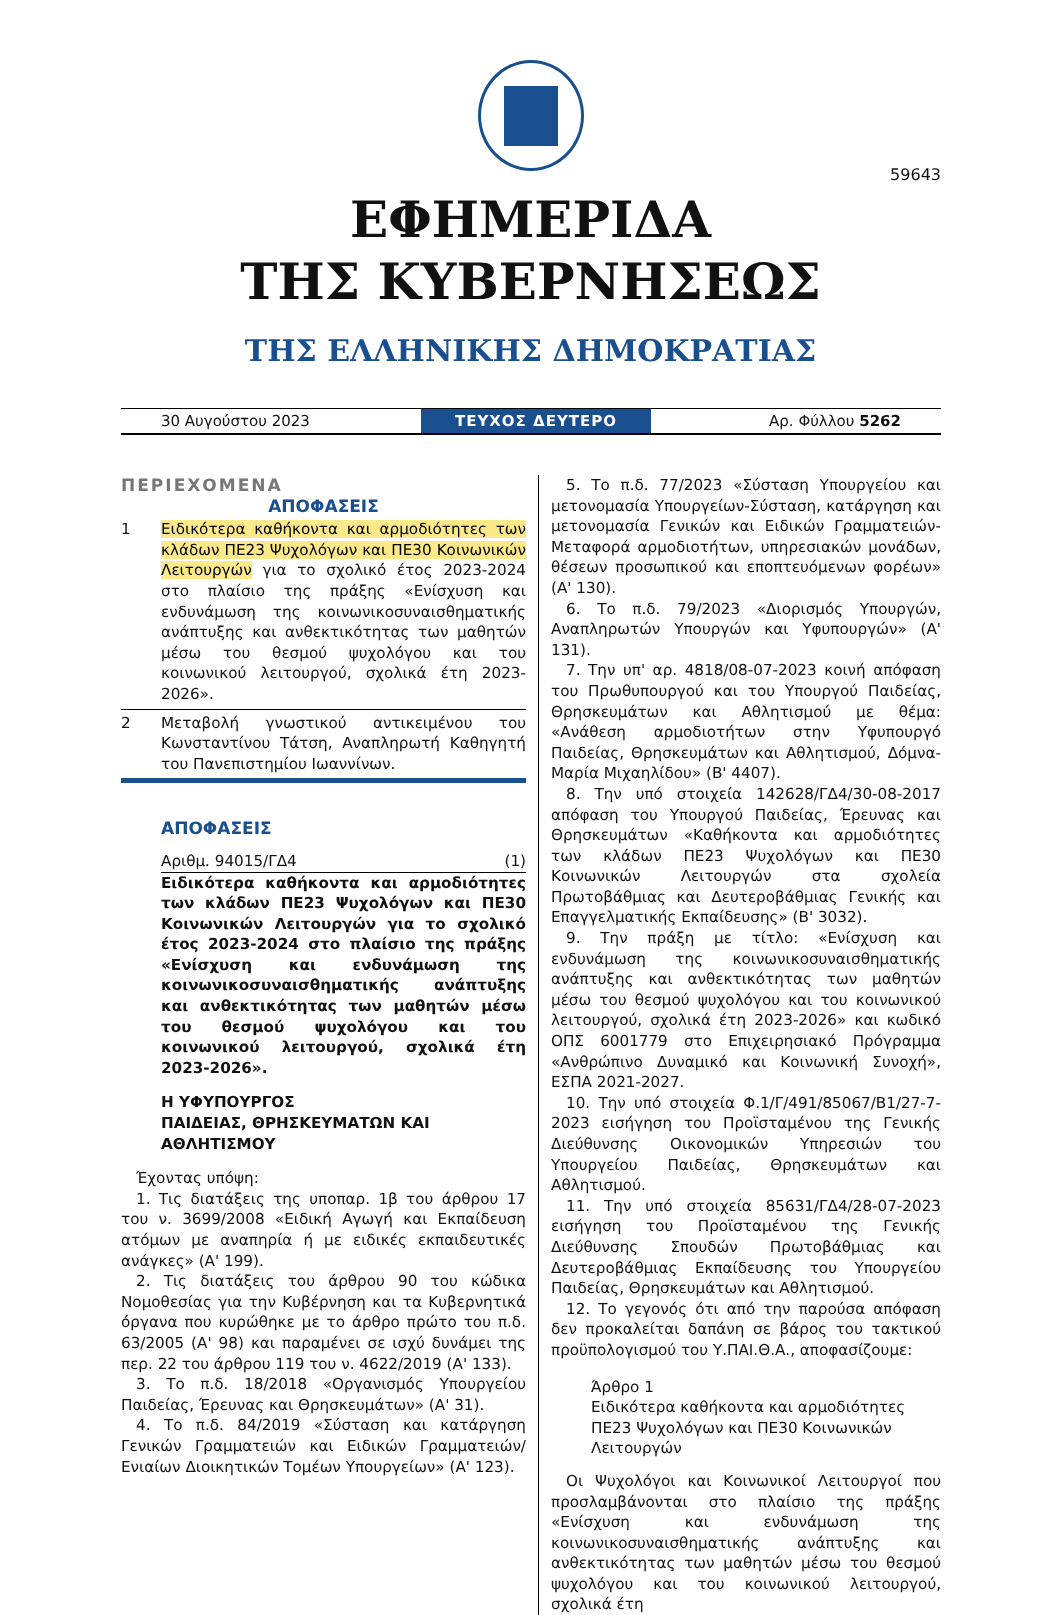59643
ΕΦΗΜΕΡΙΔΑ
ΤΗΣ ΚΥΒΕΡΝΗΣΕΩΣ
ΤΗΣ ΕΛΛΗΝΙΚΗΣ ΔΗΜΟΚΡΑΤΙΑΣ
30 Αυγούστου 2023
ΤΕΥΧΟΣ ΔΕΥΤΕΡΟ
Αρ. Φύλλου 5262
ΠΕΡΙΕΧΟΜΕΝΑ
ΑΠΟΦΑΣΕΙΣ
1 Ειδικότερα καθήκοντα και αρμοδιότητες των κλάδων ΠΕ23 Ψυχολόγων και ΠΕ30 Κοινωνικών Λειτουργών για το σχολικό έτος 2023-2024 στο πλαίσιο της πράξης «Ενίσχυση και ενδυνάμωση της κοινωνικοσυναισθηματικής ανάπτυξης και ανθεκτικότητας των μαθητών μέσω του θεσμού ψυχολόγου και του κοινωνικού λειτουργού, σχολικά έτη 2023-2026».
2 Μεταβολή γνωστικού αντικειμένου του Κωνσταντίνου Τάτση, Αναπληρωτή Καθηγητή του Πανεπιστημίου Ιωαννίνων.
ΑΠΟΦΑΣΕΙΣ
Αριθμ. 94015/ΓΔ4 (1)
Ειδικότερα καθήκοντα και αρμοδιότητες των κλάδων ΠΕ23 Ψυχολόγων και ΠΕ30 Κοινωνικών Λειτουργών για το σχολικό έτος 2023-2024 στο πλαίσιο της πράξης «Ενίσχυση και ενδυνάμωση της κοινωνικοσυναισθηματικής ανάπτυξης και ανθεκτικότητας των μαθητών μέσω του θεσμού ψυχολόγου και του κοινωνικού λειτουργού, σχολικά έτη 2023-2026».
Η ΥΦΥΠΟΥΡΓΟΣ
ΠΑΙΔΕΙΑΣ, ΘΡΗΣΚΕΥΜΑΤΩΝ ΚΑΙ ΑΘΛΗΤΙΣΜΟΥ
Έχοντας υπόψη:
1. Τις διατάξεις της υποπαρ. 1β του άρθρου 17 του ν. 3699/2008 «Ειδική Αγωγή και Εκπαίδευση ατόμων με αναπηρία ή με ειδικές εκπαιδευτικές ανάγκες» (Α' 199).
2. Τις διατάξεις του άρθρου 90 του κώδικα Νομοθεσίας για την Κυβέρνηση και τα Κυβερνητικά όργανα που κυρώθηκε με το άρθρο πρώτο του π.δ. 63/2005 (Α' 98) και παραμένει σε ισχύ δυνάμει της περ. 22 του άρθρου 119 του ν. 4622/2019 (Α' 133).
3. Το π.δ. 18/2018 «Οργανισμός Υπουργείου Παιδείας, Έρευνας και Θρησκευμάτων» (Α' 31).
4. Το π.δ. 84/2019 «Σύσταση και κατάργηση Γενικών Γραμματειών και Ειδικών Γραμματειών/Ενιαίων Διοικητικών Τομέων Υπουργείων» (Α' 123).
5. Το π.δ. 77/2023 «Σύσταση Υπουργείου και μετονομασία Υπουργείων-Σύσταση, κατάργηση και μετονομασία Γενικών και Ειδικών Γραμματειών-Μεταφορά αρμοδιοτήτων, υπηρεσιακών μονάδων, θέσεων προσωπικού και εποπτευόμενων φορέων» (Α' 130).
6. Το π.δ. 79/2023 «Διορισμός Υπουργών, Αναπληρωτών Υπουργών και Υφυπουργών» (Α' 131).
7. Την υπ' αρ. 4818/08-07-2023 κοινή απόφαση του Πρωθυπουργού και του Υπουργού Παιδείας, Θρησκευμάτων και Αθλητισμού με θέμα: «Ανάθεση αρμοδιοτήτων στην Υφυπουργό Παιδείας, Θρησκευμάτων και Αθλητισμού, Δόμνα-Μαρία Μιχαηλίδου» (Β' 4407).
8. Την υπό στοιχεία 142628/ΓΔ4/30-08-2017 απόφαση του Υπουργού Παιδείας, Έρευνας και Θρησκευμάτων «Καθήκοντα και αρμοδιότητες των κλάδων ΠΕ23 Ψυχολόγων και ΠΕ30 Κοινωνικών Λειτουργών στα σχολεία Πρωτοβάθμιας και Δευτεροβάθμιας Γενικής και Επαγγελματικής Εκπαίδευσης» (Β' 3032).
9. Την πράξη με τίτλο: «Ενίσχυση και ενδυνάμωση της κοινωνικοσυναισθηματικής ανάπτυξης και ανθεκτικότητας των μαθητών μέσω του θεσμού ψυχολόγου και του κοινωνικού λειτουργού, σχολικά έτη 2023-2026» και κωδικό ΟΠΣ 6001779 στο Επιχειρησιακό Πρόγραμμα «Ανθρώπινο Δυναμικό και Κοινωνική Συνοχή», ΕΣΠΑ 2021-2027.
10. Την υπό στοιχεία Φ.1/Γ/491/85067/Β1/27-7-2023 εισήγηση του Προϊσταμένου της Γενικής Διεύθυνσης Οικονομικών Υπηρεσιών του Υπουργείου Παιδείας, Θρησκευμάτων και Αθλητισμού.
11. Την υπό στοιχεία 85631/ΓΔ4/28-07-2023 εισήγηση του Προϊσταμένου της Γενικής Διεύθυνσης Σπουδών Πρωτοβάθμιας και Δευτεροβάθμιας Εκπαίδευσης του Υπουργείου Παιδείας, Θρησκευμάτων και Αθλητισμού.
12. Το γεγονός ότι από την παρούσα απόφαση δεν προκαλείται δαπάνη σε βάρος του τακτικού προϋπολογισμού του Υ.ΠΑΙ.Θ.Α., αποφασίζουμε:
Άρθρο 1
Ειδικότερα καθήκοντα και αρμοδιότητες ΠΕ23 Ψυχολόγων και ΠΕ30 Κοινωνικών Λειτουργών
Οι Ψυχολόγοι και Κοινωνικοί Λειτουργοί που προσλαμβάνονται στο πλαίσιο της πράξης «Ενίσχυση και ενδυνάμωση της κοινωνικοσυναισθηματικής ανάπτυξης και ανθεκτικότητας των μαθητών μέσω του θεσμού ψυχολόγου και του κοινωνικού λειτουργού, σχολικά έτη